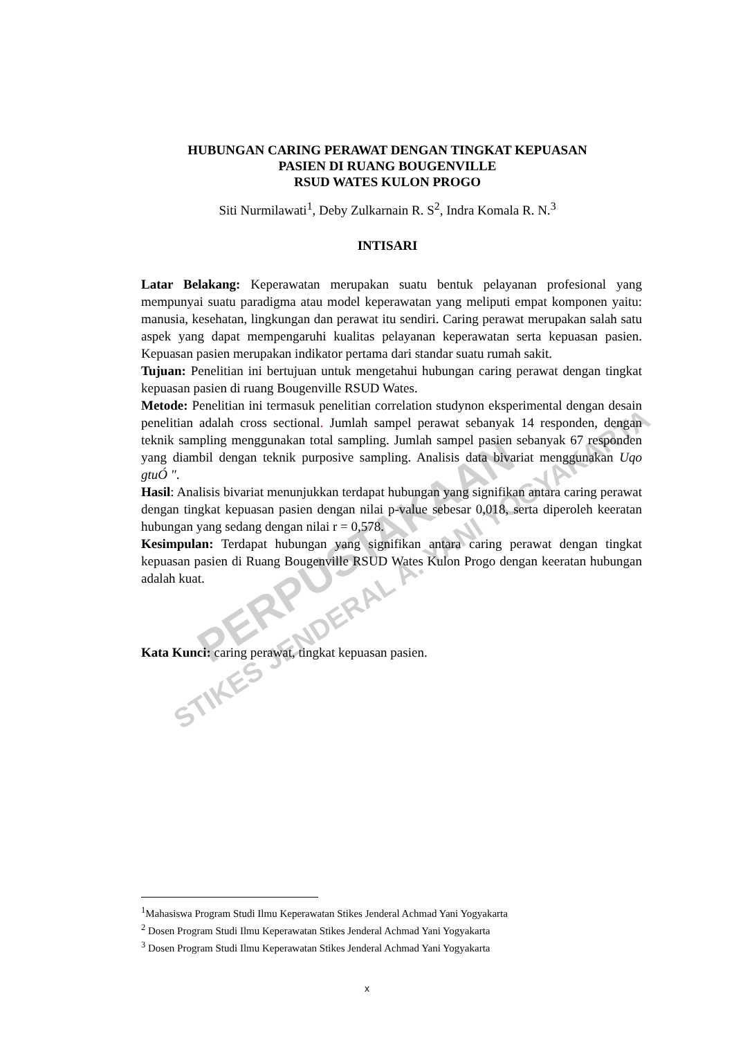PERPUSTAKAAN
STIKES JENDERAL A. YANI YOGYAKARTA
HUBUNGAN CARING PERAWAT DENGAN TINGKAT KEPUASAN
PASIEN DI RUANG BOUGENVILLE
RSUD WATES KULON PROGO
Siti Nurmilawati<sup>1</sup>, Deby Zulkarnain R. S<sup>2</sup>, Indra Komala R. N.<sup>3</sup>
INTISARI
Latar Belakang: Keperawatan merupakan suatu bentuk pelayanan profesional yang mempunyai suatu paradigma atau model keperawatan yang meliputi empat komponen yaitu: manusia, kesehatan, lingkungan dan perawat itu sendiri. Caring perawat merupakan salah satu aspek yang dapat mempengaruhi kualitas pelayanan keperawatan serta kepuasan pasien. Kepuasan pasien merupakan indikator pertama dari standar suatu rumah sakit.
Tujuan: Penelitian ini bertujuan untuk mengetahui hubungan caring perawat dengan tingkat kepuasan pasien di ruang Bougenville RSUD Wates.
Metode: Penelitian ini termasuk penelitian correlation studynon eksperimental dengan desain penelitian adalah cross sectional. Jumlah sampel perawat sebanyak 14 responden, dengan teknik sampling menggunakan total sampling. Jumlah sampel pasien sebanyak 67 responden yang diambil dengan teknik purposive sampling. Analisis data bivariat menggunakan Uqo gtuÓ ".
Hasil: Analisis bivariat menunjukkan terdapat hubungan yang signifikan antara caring perawat dengan tingkat kepuasan pasien dengan nilai p-value sebesar 0,018, serta diperoleh keeratan hubungan yang sedang dengan nilai r = 0,578.
Kesimpulan: Terdapat hubungan yang signifikan antara caring perawat dengan tingkat kepuasan pasien di Ruang Bougenville RSUD Wates Kulon Progo dengan keeratan hubungan adalah kuat.
Kata Kunci: caring perawat, tingkat kepuasan pasien.
<sup>1</sup> Mahasiswa Program Studi Ilmu Keperawatan Stikes Jenderal Achmad Yani Yogyakarta
<sup>2</sup> Dosen Program Studi Ilmu Keperawatan Stikes Jenderal Achmad Yani Yogyakarta
<sup>3</sup> Dosen Program Studi Ilmu Keperawatan Stikes Jenderal Achmad Yani Yogyakarta
x